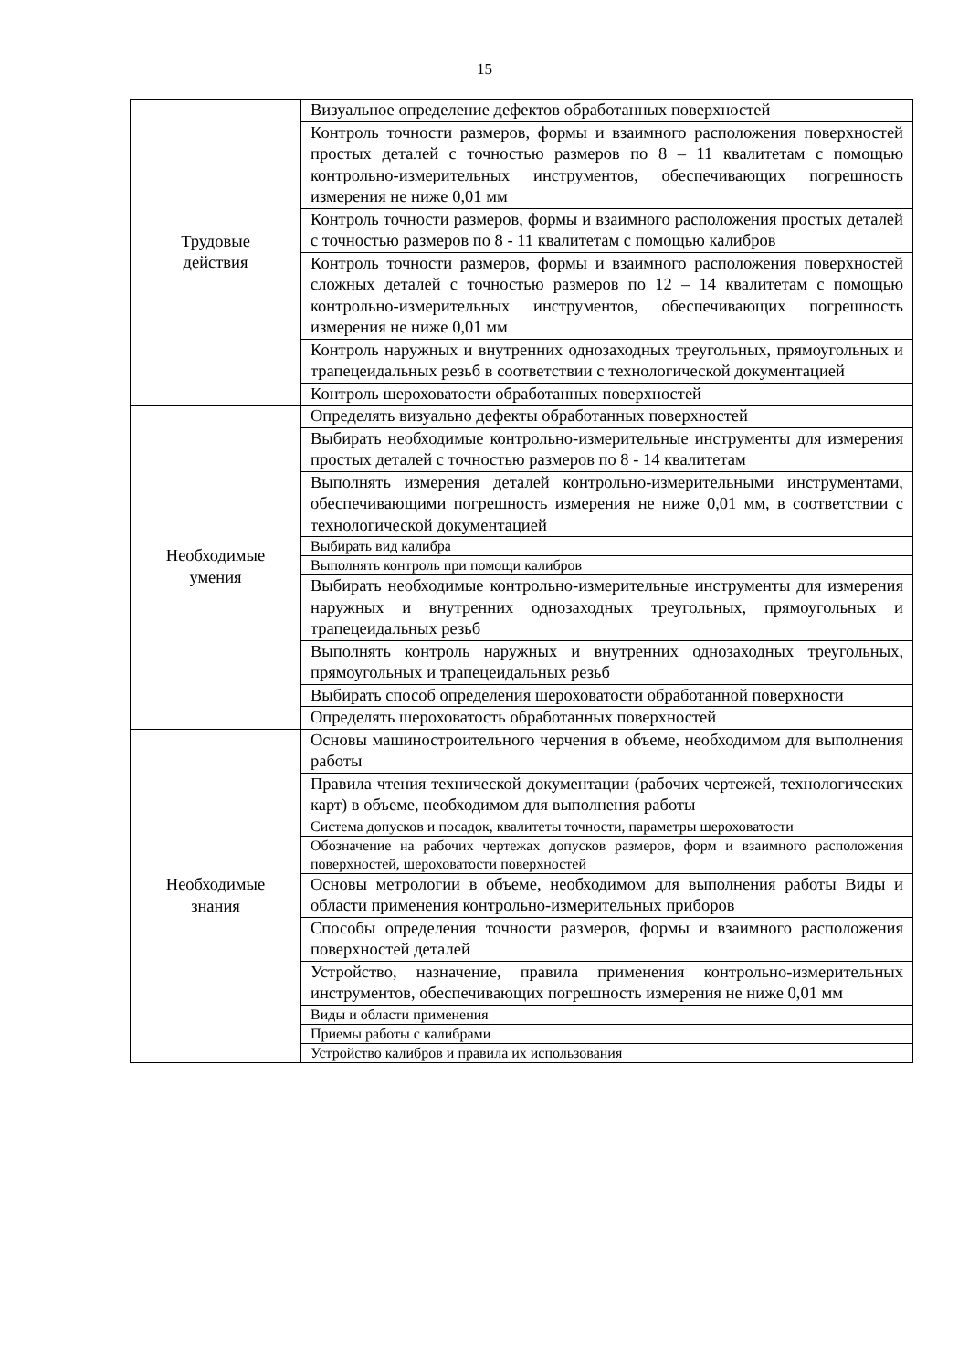15
| Трудовые действия | Визуальное определение дефектов обработанных поверхностей |
| | Контроль точности размеров, формы и взаимного расположения поверхностей простых деталей с точностью размеров по 8 – 11 квалитетам с помощью контрольно-измерительных инструментов, обеспечивающих погрешность измерения не ниже 0,01 мм |
| | Контроль точности размеров, формы и взаимного расположения простых деталей с точностью размеров по 8 - 11 квалитетам с помощью калибров |
| | Контроль точности размеров, формы и взаимного расположения поверхностей сложных деталей с точностью размеров по 12 – 14 квалитетам с помощью контрольно-измерительных инструментов, обеспечивающих погрешность измерения не ниже 0,01 мм |
| | Контроль наружных и внутренних однозаходных треугольных, прямоугольных и трапецеидальных резьб в соответствии с технологической документацией |
| | Контроль шероховатости обработанных поверхностей |
| Необходимые умения | Определять визуально дефекты обработанных поверхностей |
| | Выбирать необходимые контрольно-измерительные инструменты для измерения простых деталей с точностью размеров по 8 - 14 квалитетам |
| | Выполнять измерения деталей контрольно-измерительными инструментами, обеспечивающими погрешность измерения не ниже 0,01 мм, в соответствии с технологической документацией |
| | Выбирать вид калибра |
| | Выполнять контроль при помощи калибров |
| | Выбирать необходимые контрольно-измерительные инструменты для измерения наружных и внутренних однозаходных треугольных, прямоугольных и трапецеидальных резьб |
| | Выполнять контроль наружных и внутренних однозаходных треугольных, прямоугольных и трапецеидальных резьб |
| | Выбирать способ определения шероховатости обработанной поверхности |
| | Определять шероховатость обработанных поверхностей |
| Необходимые знания | Основы машиностроительного черчения в объеме, необходимом для выполнения работы |
| | Правила чтения технической документации (рабочих чертежей, технологических карт) в объеме, необходимом для выполнения работы |
| | Система допусков и посадок, квалитеты точности, параметры шероховатости |
| | Обозначение на рабочих чертежах допусков размеров, форм и взаимного расположения поверхностей, шероховатости поверхностей |
| | Основы метрологии в объеме, необходимом для выполнения работы Виды и области применения контрольно-измерительных приборов |
| | Способы определения точности размеров, формы и взаимного расположения поверхностей деталей |
| | Устройство, назначение, правила применения контрольно-измерительных инструментов, обеспечивающих погрешность измерения не ниже 0,01 мм |
| | Виды и области применения |
| | Приемы работы с калибрами |
| | Устройство калибров и правила их использования |